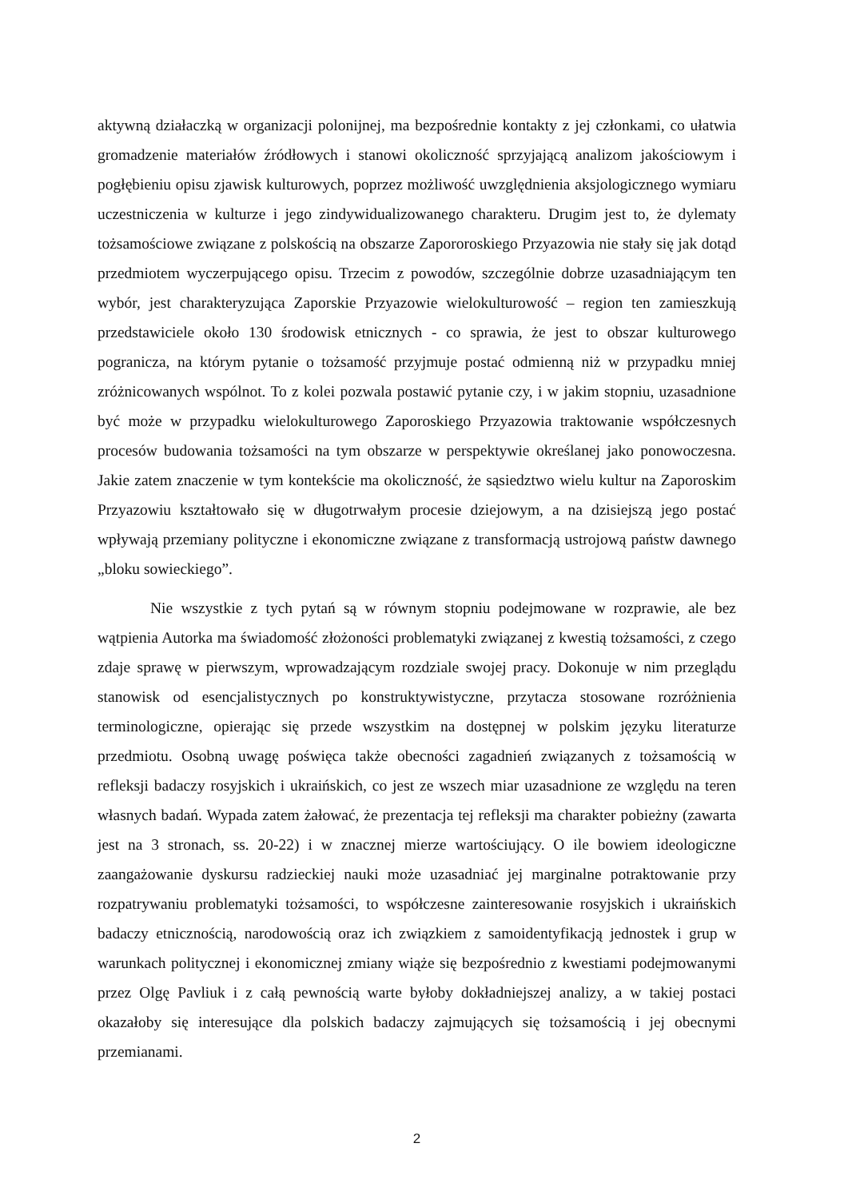aktywną działaczką w organizacji polonijnej, ma bezpośrednie kontakty z jej członkami, co ułatwia gromadzenie materiałów źródłowych i stanowi okoliczność sprzyjającą analizom jakościowym i pogłębieniu opisu zjawisk kulturowych, poprzez możliwość uwzględnienia aksjologicznego wymiaru uczestniczenia w kulturze i jego zindywidualizowanego charakteru. Drugim jest to, że dylematy tożsamościowe związane z polskością na obszarze Zapororoskiego Przyazowia nie stały się jak dotąd przedmiotem wyczerpującego opisu. Trzecim z powodów, szczególnie dobrze uzasadniającym ten wybór, jest charakteryzująca Zaporskie Przyazowie wielokulturowość – region ten zamieszkują przedstawiciele około 130 środowisk etnicznych - co sprawia, że jest to obszar kulturowego pogranicza, na którym pytanie o tożsamość przyjmuje postać odmienną niż w przypadku mniej zróżnicowanych wspólnot. To z kolei pozwala postawić pytanie czy, i w jakim stopniu, uzasadnione być może w przypadku wielokulturowego Zaporoskiego Przyazowia traktowanie współczesnych procesów budowania tożsamości na tym obszarze w perspektywie określanej jako ponowoczesna. Jakie zatem znaczenie w tym kontekście ma okoliczność, że sąsiedztwo wielu kultur na Zaporoskim Przyazowiu kształtowało się w długotrwałym procesie dziejowym, a na dzisiejszą jego postać wpływają przemiany polityczne i ekonomiczne związane z transformacją ustrojową państw dawnego „bloku sowieckiego”.
Nie wszystkie z tych pytań są w równym stopniu podejmowane w rozprawie, ale bez wątpienia Autorka ma świadomość złożoności problematyki związanej z kwestią tożsamości, z czego zdaje sprawę w pierwszym, wprowadzającym rozdziale swojej pracy. Dokonuje w nim przeglądu stanowisk od esencjalistycznych po konstruktywistyczne, przytacza stosowane rozróżnienia terminologiczne, opierając się przede wszystkim na dostępnej w polskim języku literaturze przedmiotu. Osobną uwagę poświęca także obecności zagadnień związanych z tożsamością w refleksji badaczy rosyjskich i ukraińskich, co jest ze wszech miar uzasadnione ze względu na teren własnych badań. Wypada zatem żałować, że prezentacja tej refleksji ma charakter pobieżny (zawarta jest na 3 stronach, ss. 20-22) i w znacznej mierze wartościujący. O ile bowiem ideologiczne zaangażowanie dyskursu radzieckiej nauki może uzasadniać jej marginalne potraktowanie przy rozpatrywaniu problematyki tożsamości, to współczesne zainteresowanie rosyjskich i ukraińskich badaczy etnicznością, narodowością oraz ich związkiem z samoidentyfikacją jednostek i grup w warunkach politycznej i ekonomicznej zmiany wiąże się bezpośrednio z kwestiami podejmowanymi przez Olgę Pavliuk i z całą pewnością warte byłoby dokładniejszej analizy, a w takiej postaci okazałoby się interesujące dla polskich badaczy zajmujących się tożsamością i jej obecnymi przemianami.
2